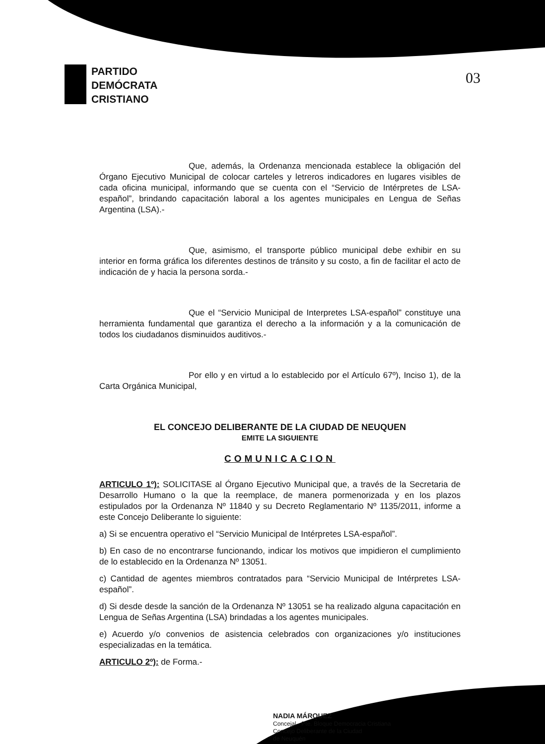PARTIDO
DEMÓCRATA
CRISTIANO
03
Que, además, la Ordenanza mencionada establece la obligación del Órgano Ejecutivo Municipal de colocar carteles y letreros indicadores en lugares visibles de cada oficina municipal, informando que se cuenta con el “Servicio de Intérpretes de LSA-español”, brindando capacitación laboral a los agentes municipales en Lengua de Señas Argentina (LSA).-
Que, asimismo, el transporte público municipal debe exhibir en su interior en forma gráfica los diferentes destinos de tránsito y su costo, a fin de facilitar el acto de indicación de y hacia la persona sorda.-
Que el “Servicio Municipal de Interpretes LSA-español” constituye una herramienta fundamental que garantiza el derecho a la información y a la comunicación de todos los ciudadanos disminuidos auditivos.-
Por ello y en virtud a lo establecido por el Artículo 67º), Inciso 1), de la Carta Orgánica Municipal,
EL CONCEJO DELIBERANTE DE LA CIUDAD DE NEUQUEN
EMITE LA SIGUIENTE
COMUNICACION
ARTICULO 1º): SOLICITASE al Órgano Ejecutivo Municipal que, a través de la Secretaria de Desarrollo Humano o la que la reemplace, de manera pormenorizada y en los plazos estipulados por la Ordenanza Nº 11840 y su Decreto Reglamentario Nº 1135/2011, informe a este Concejo Deliberante lo siguiente:
a) Si se encuentra operativo el “Servicio Municipal de Intérpretes LSA-español”.
b) En caso de no encontrarse funcionando, indicar los motivos que impidieron el cumplimiento de lo establecido en la Ordenanza Nº 13051.
c) Cantidad de agentes miembros contratados para “Servicio Municipal de Intérpretes LSA-español”.
d) Si desde desde la sanción de la Ordenanza Nº 13051 se ha realizado alguna capacitación en Lengua de Señas Argentina (LSA) brindadas a los agentes municipales.
e) Acuerdo y/o convenios de asistencia celebrados con organizaciones y/o instituciones especializadas en la temática.
ARTICULO 2º): de Forma.-
NADIA MÁRQUEZ
Concejal - Pte. Bloque Democracia Cristiana
Concejo Deliberante de la Ciudad
de Neuquén